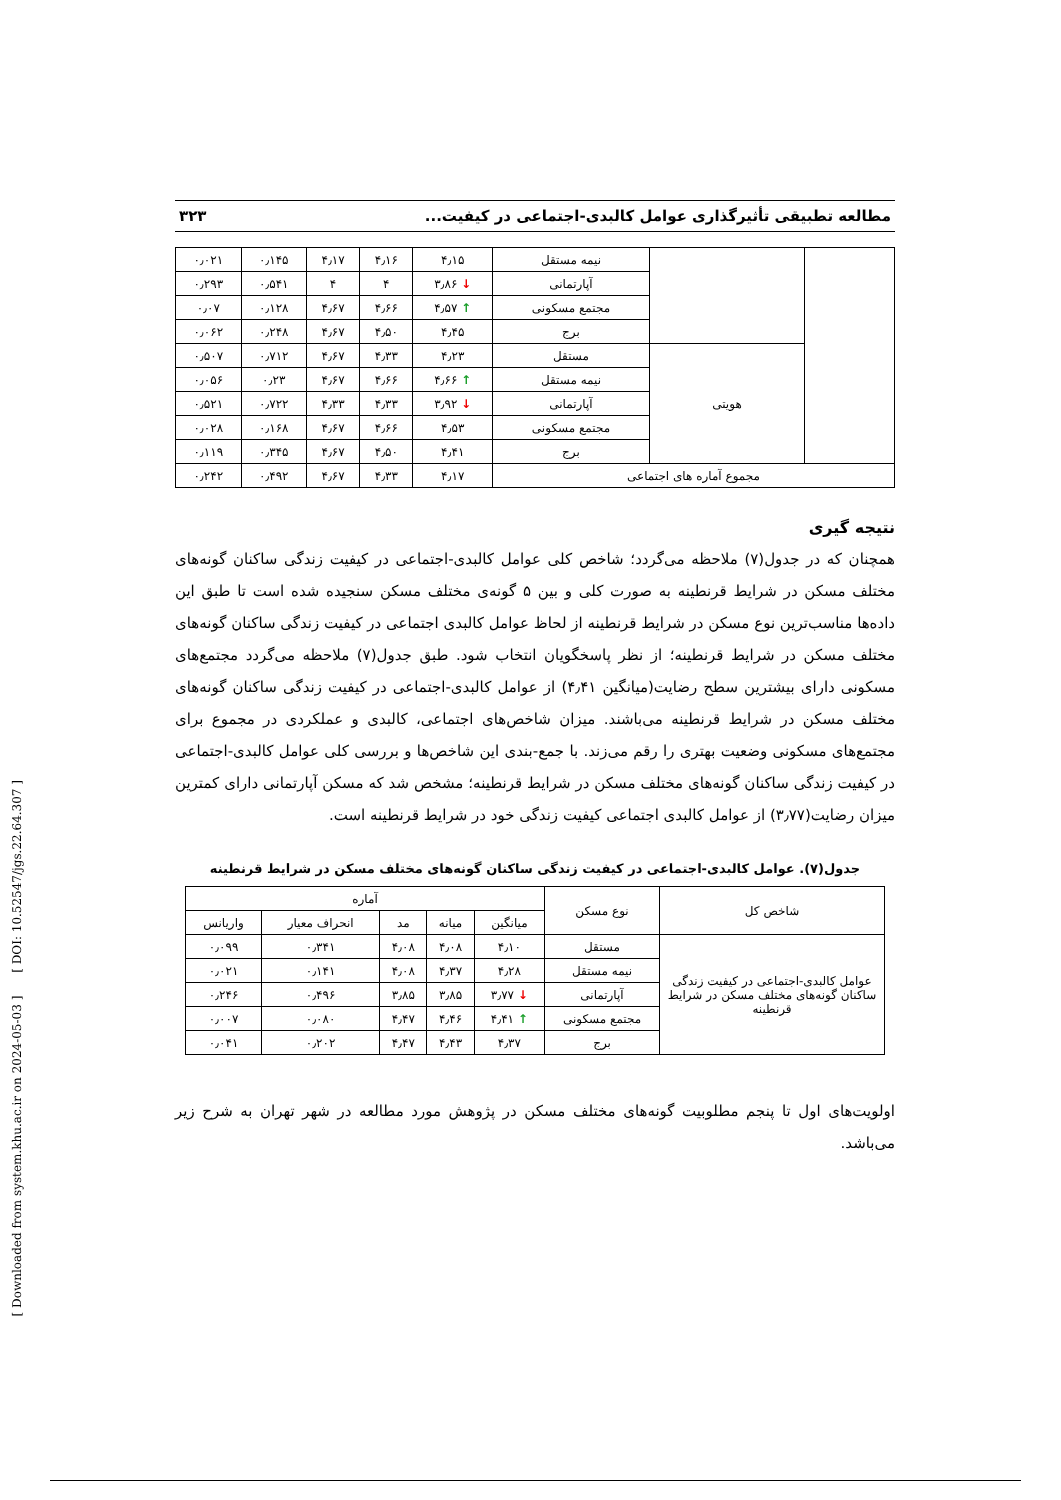[ Downloaded from system.khu.ac.ir on 2024-05-03 ] [ DOI: 10.52547/jgs.22.64.307 ]
مطالعه تطبیقی تأثیرگذاری عوامل کالبدی-اجتماعی در کیفیت... ۳۲۳
| | | نیمه مستقل | ۴٫۱۵ | ۴٫۱۶ | ۴٫۱۷ | ۰٫۱۴۵ | ۰٫۰۲۱ |
| | | آپارتمانی | ↓ ۳٫۸۶ | ۴ | ۴ | ۰٫۵۴۱ | ۰٫۲۹۳ |
| | | مجتمع مسکونی | ↑ ۴٫۵۷ | ۴٫۶۶ | ۴٫۶۷ | ۰٫۱۲۸ | ۰٫۰۷ |
| | | برج | ۴٫۴۵ | ۴٫۵۰ | ۴٫۶۷ | ۰٫۲۴۸ | ۰٫۰۶۲ |
| | هویتی | مستقل | ۴٫۲۳ | ۴٫۳۳ | ۴٫۶۷ | ۰٫۷۱۲ | ۰٫۵۰۷ |
| | | نیمه مستقل | ↑ ۴٫۶۶ | ۴٫۶۶ | ۴٫۶۷ | ۰٫۲۳ | ۰٫۰۵۶ |
| | | آپارتمانی | ↓ ۳٫۹۲ | ۴٫۳۳ | ۴٫۳۳ | ۰٫۷۲۲ | ۰٫۵۲۱ |
| | | مجتمع مسکونی | ۴٫۵۳ | ۴٫۶۶ | ۴٫۶۷ | ۰٫۱۶۸ | ۰٫۰۲۸ |
| | | برج | ۴٫۴۱ | ۴٫۵۰ | ۴٫۶۷ | ۰٫۳۴۵ | ۰٫۱۱۹ |
| مجموع آماره های اجتماعی | | | ۴٫۱۷ | ۴٫۳۳ | ۴٫۶۷ | ۰٫۴۹۲ | ۰٫۲۴۲ |
نتیجه گیری
همچنان که در جدول(۷) ملاحظه می‌گردد؛ شاخص کلی عوامل کالبدی-اجتماعی در کیفیت زندگی ساکنان گونه‌های مختلف مسکن در شرایط قرنطینه به صورت کلی و بین ۵ گونه‌ی مختلف مسکن سنجیده شده است تا طبق این داده‌ها مناسب‌ترین نوع مسکن در شرایط قرنطینه از لحاظ عوامل کالبدی اجتماعی در کیفیت زندگی ساکنان گونه‌های مختلف مسکن در شرایط قرنطینه؛ از نظر پاسخگویان انتخاب شود. طبق جدول(۷) ملاحظه می‌گردد مجتمع‌های مسکونی دارای بیشترین سطح رضایت(میانگین ۴٫۴۱) از عوامل کالبدی-اجتماعی در کیفیت زندگی ساکنان گونه‌های مختلف مسکن در شرایط قرنطینه می‌باشند. میزان شاخص‌های اجتماعی، کالبدی و عملکردی در مجموع برای مجتمع‌های مسکونی وضعیت بهتری را رقم می‌زند. با جمع-بندی این شاخص‌ها و بررسی کلی عوامل کالبدی-اجتماعی در کیفیت زندگی ساکنان گونه‌های مختلف مسکن در شرایط قرنطینه؛ مشخص شد که مسکن آپارتمانی دارای کمترین میزان رضایت(۳٫۷۷) از عوامل کالبدی اجتماعی کیفیت زندگی خود در شرایط قرنطینه است.
جدول(۷). عوامل کالبدی-اجتماعی در کیفیت زندگی ساکنان گونه‌های مختلف مسکن در شرایط قرنطینه
| شاخص کل | نوع مسکن | آماره | | | | |
| --- | --- | --- | --- | --- | --- | --- |
| | | میانگین | میانه | مد | انحراف معیار | واریانس |
| عوامل کالبدی-اجتماعی در کیفیت زندگی ساکنان گونه‌های مختلف مسکن در شرایط قرنطینه | مستقل | ۴٫۱۰ | ۴٫۰۸ | ۴٫۰۸ | ۰٫۳۴۱ | ۰٫۰۹۹ |
| | نیمه مستقل | ۴٫۲۸ | ۴٫۳۷ | ۴٫۰۸ | ۰٫۱۴۱ | ۰٫۰۲۱ |
| | آپارتمانی | ↓ ۳٫۷۷ | ۳٫۸۵ | ۳٫۸۵ | ۰٫۴۹۶ | ۰٫۲۴۶ |
| | مجتمع مسکونی | ↑ ۴٫۴۱ | ۴٫۴۶ | ۴٫۴۷ | ۰٫۰۸۰ | ۰٫۰۰۷ |
| | برج | ۴٫۳۷ | ۴٫۴۳ | ۴٫۴۷ | ۰٫۲۰۲ | ۰٫۰۴۱ |
اولویت‌های اول تا پنجم مطلوبیت گونه‌های مختلف مسکن در پژوهش مورد مطالعه در شهر تهران به شرح زیر می‌باشد.